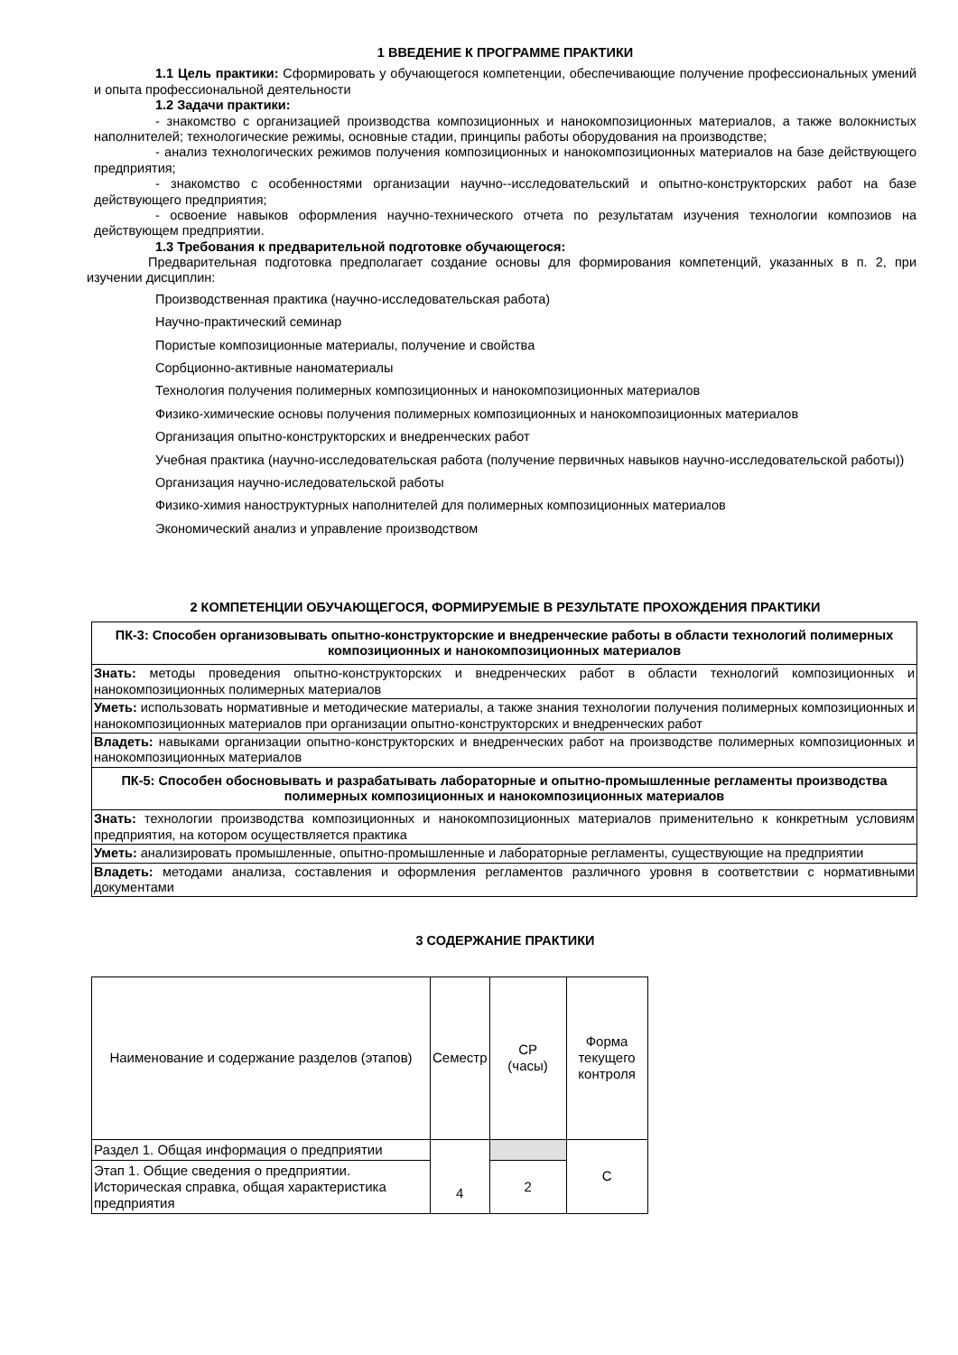1 ВВЕДЕНИЕ К ПРОГРАММЕ ПРАКТИКИ
1.1 Цель практики: Сформировать у обучающегося компетенции, обеспечивающие получение профессиональных умений и опыта профессиональной деятельности
1.2 Задачи практики:
- знакомство с организацией производства композиционных и нанокомпозиционных материалов, а также волокнистых наполнителей; технологические режимы, основные стадии, принципы работы оборудования на производстве;
- анализ технологических режимов получения композиционных и нанокомпозиционных материалов на базе действующего предприятия;
- знакомство с особенностями организации научно--исследовательский и опытно-конструкторских работ на базе действующего предприятия;
- освоение навыков оформления научно-технического отчета по результатам изучения технологии композиов на действующем предприятии.
1.3 Требования к предварительной подготовке обучающегося:
Предварительная подготовка предполагает создание основы для формирования компетенций, указанных в п. 2, при изучении дисциплин:
Производственная практика (научно-исследовательская работа)
Научно-практический семинар
Пористые композиционные материалы, получение и свойства
Сорбционно-активные наноматериалы
Технология получения полимерных композиционных и нанокомпозиционных материалов
Физико-химические основы получения полимерных композиционных и нанокомпозиционных материалов
Организация опытно-конструкторских и внедренческих работ
Учебная практика (научно-исследовательская работа (получение первичных навыков научно-исследовательской работы))
Организация научно-иследовательской работы
Физико-химия наноструктурных наполнителей для полимерных композиционных материалов
Экономический анализ и управление производством
2 КОМПЕТЕНЦИИ ОБУЧАЮЩЕГОСЯ, ФОРМИРУЕМЫЕ В РЕЗУЛЬТАТЕ ПРОХОЖДЕНИЯ ПРАКТИКИ
| ПК-3: Способен организовывать опытно-конструкторские и внедренческие работы в области технологий полимерных композиционных и нанокомпозиционных материалов |
| Знать: методы проведения опытно-конструкторских и внедренческих работ в области технологий композиционных и нанокомпозиционных полимерных материалов |
| Уметь: использовать нормативные и методические материалы, а также знания технологии получения полимерных композиционных и нанокомпозиционных материалов при организации опытно-конструкторских и внедренческих работ |
| Владеть: навыками организации опытно-конструкторских и внедренческих работ на производстве полимерных композиционных и нанокомпозиционных материалов |
| ПК-5: Способен обосновывать и разрабатывать лабораторные и опытно-промышленные регламенты производства полимерных композиционных и нанокомпозиционных материалов |
| Знать: технологии производства композиционных и нанокомпозиционных материалов применительно к конкретным условиям предприятия, на котором осуществляется практика |
| Уметь: анализировать промышленные, опытно-промышленные и лабораторные регламенты, существующие на предприятии |
| Владеть: методами анализа, составления и оформления регламентов различного уровня в соответствии с нормативными документами |
3 СОДЕРЖАНИЕ ПРАКТИКИ
| Наименование и содержание разделов (этапов) | Семестр | СР (часы) | Форма текущего контроля |
| Раздел 1. Общая информация о предприятии | 4 | | С |
| Этап 1. Общие сведения о предприятии. Историческая справка, общая характеристика предприятия | | 2 | |